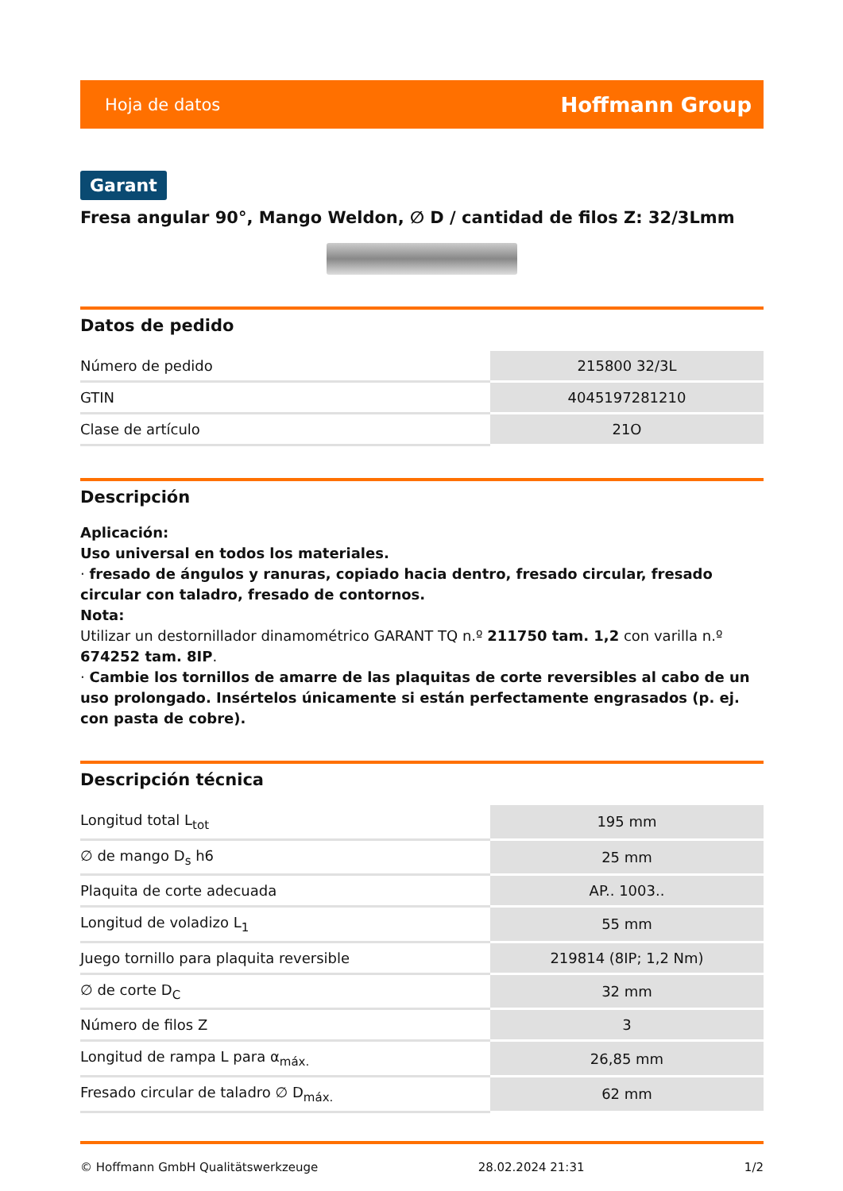Hoja de datos Hoffmann Group
Garant
Fresa angular 90°, Mango Weldon, ∅ D / cantidad de filos Z: 32/3Lmm
Datos de pedido
| Número de pedido | 215800 32/3L |
| GTIN | 4045197281210 |
| Clase de artículo | 21O |
Descripción
Aplicación:
Uso universal en todos los materiales.
· fresado de ángulos y ranuras, copiado hacia dentro, fresado circular, fresado circular con taladro, fresado de contornos.
Nota:
Utilizar un destornillador dinamométrico GARANT TQ n.º 211750 tam. 1,2 con varilla n.º 674252 tam. 8IP.
· Cambie los tornillos de amarre de las plaquitas de corte reversibles al cabo de un uso prolongado. Insértelos únicamente si están perfectamente engrasados (p. ej. con pasta de cobre).
Descripción técnica
| Longitud total L<sub>tot</sub> | 195 mm |
| ∅ de mango D<sub>s</sub> h6 | 25 mm |
| Plaquita de corte adecuada | AP.. 1003.. |
| Longitud de voladizo L<sub>1</sub> | 55 mm |
| Juego tornillo para plaquita reversible | 219814 (8IP; 1,2 Nm) |
| ∅ de corte D<sub>C</sub> | 32 mm |
| Número de filos Z | 3 |
| Longitud de rampa L para α<sub>máx.</sub> | 26,85 mm |
| Fresado circular de taladro ∅ D<sub>máx.</sub> | 62 mm |
© Hoffmann GmbH Qualitätswerkzeuge 28.02.2024 21:31 1/2